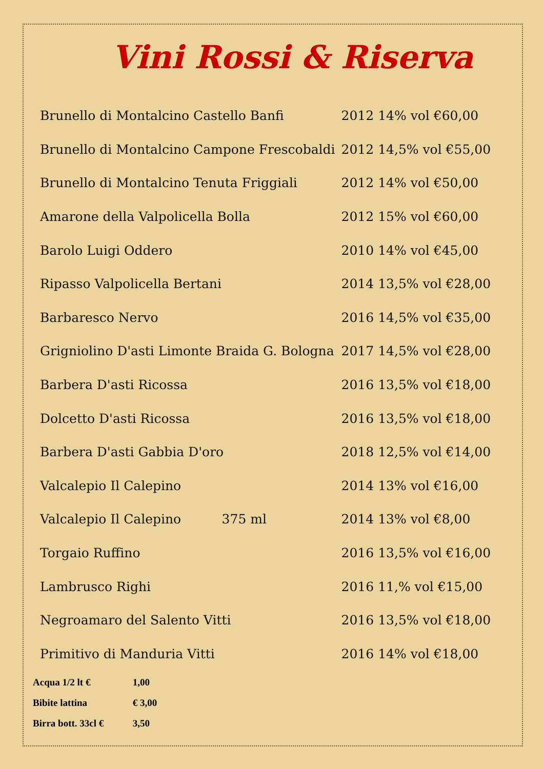Vini Rossi & Riserva
| Brunello di Montalcino Castello Banfi | 2012 14% vol €60,00 |
| Brunello di Montalcino Campone Frescobaldi | 2012 14,5% vol €55,00 |
| Brunello di Montalcino Tenuta Friggiali | 2012 14% vol €50,00 |
| Amarone della Valpolicella Bolla | 2012 15% vol €60,00 |
| Barolo Luigi Oddero | 2010 14% vol €45,00 |
| Ripasso Valpolicella Bertani | 2014 13,5% vol €28,00 |
| Barbaresco Nervo | 2016 14,5% vol €35,00 |
| Grigniolino D'asti Limonte Braida G. Bologna | 2017 14,5% vol €28,00 |
| Barbera D'asti Ricossa | 2016 13,5% vol €18,00 |
| Dolcetto D'asti Ricossa | 2016 13,5% vol €18,00 |
| Barbera D'asti Gabbia D'oro | 2018 12,5% vol €14,00 |
| Valcalepio Il Calepino | 2014 13% vol €16,00 |
| Valcalepio Il Calepino 375 ml | 2014 13% vol €8,00 |
| Torgaio Ruffino | 2016 13,5% vol €16,00 |
| Lambrusco Righi | 2016 11,% vol €15,00 |
| Negroamaro del Salento Vitti | 2016 13,5% vol €18,00 |
| Primitivo di Manduria Vitti | 2016 14% vol €18,00 |
Acqua 1/2 lt € 1,00
Bibite lattina € 3,00
Birra bott. 33cl € 3,50